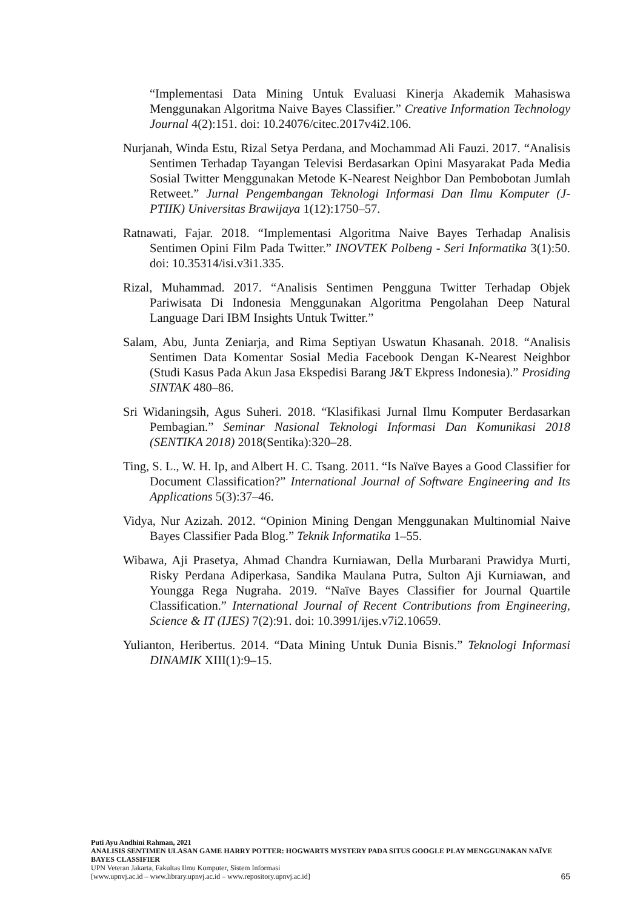“Implementasi Data Mining Untuk Evaluasi Kinerja Akademik Mahasiswa Menggunakan Algoritma Naive Bayes Classifier.” Creative Information Technology Journal 4(2):151. doi: 10.24076/citec.2017v4i2.106.
Nurjanah, Winda Estu, Rizal Setya Perdana, and Mochammad Ali Fauzi. 2017. “Analisis Sentimen Terhadap Tayangan Televisi Berdasarkan Opini Masyarakat Pada Media Sosial Twitter Menggunakan Metode K-Nearest Neighbor Dan Pembobotan Jumlah Retweet.” Jurnal Pengembangan Teknologi Informasi Dan Ilmu Komputer (J-PTIIK) Universitas Brawijaya 1(12):1750–57.
Ratnawati, Fajar. 2018. “Implementasi Algoritma Naive Bayes Terhadap Analisis Sentimen Opini Film Pada Twitter.” INOVTEK Polbeng - Seri Informatika 3(1):50. doi: 10.35314/isi.v3i1.335.
Rizal, Muhammad. 2017. “Analisis Sentimen Pengguna Twitter Terhadap Objek Pariwisata Di Indonesia Menggunakan Algoritma Pengolahan Deep Natural Language Dari IBM Insights Untuk Twitter.”
Salam, Abu, Junta Zeniarja, and Rima Septiyan Uswatun Khasanah. 2018. “Analisis Sentimen Data Komentar Sosial Media Facebook Dengan K-Nearest Neighbor (Studi Kasus Pada Akun Jasa Ekspedisi Barang J&T Ekpress Indonesia).” Prosiding SINTAK 480–86.
Sri Widaningsih, Agus Suheri. 2018. “Klasifikasi Jurnal Ilmu Komputer Berdasarkan Pembagian.” Seminar Nasional Teknologi Informasi Dan Komunikasi 2018 (SENTIKA 2018) 2018(Sentika):320–28.
Ting, S. L., W. H. Ip, and Albert H. C. Tsang. 2011. “Is Naïve Bayes a Good Classifier for Document Classification?” International Journal of Software Engineering and Its Applications 5(3):37–46.
Vidya, Nur Azizah. 2012. “Opinion Mining Dengan Menggunakan Multinomial Naive Bayes Classifier Pada Blog.” Teknik Informatika 1–55.
Wibawa, Aji Prasetya, Ahmad Chandra Kurniawan, Della Murbarani Prawidya Murti, Risky Perdana Adiperkasa, Sandika Maulana Putra, Sulton Aji Kurniawan, and Youngga Rega Nugraha. 2019. “Naïve Bayes Classifier for Journal Quartile Classification.” International Journal of Recent Contributions from Engineering, Science & IT (IJES) 7(2):91. doi: 10.3991/ijes.v7i2.10659.
Yulianton, Heribertus. 2014. “Data Mining Untuk Dunia Bisnis.” Teknologi Informasi DINAMIK XIII(1):9–15.
Puti Ayu Andhini Rahman, 2021
ANALISIS SENTIMEN ULASAN GAME HARRY POTTER: HOGWARTS MYSTERY PADA SITUS GOOGLE PLAY MENGGUNAKAN NAÏVE BAYES CLASSIFIER
UPN Veteran Jakarta, Fakultas Ilmu Komputer, Sistem Informasi
[www.upnvj.ac.id – www.library.upnvj.ac.id – www.repository.upnvj.ac.id]
65